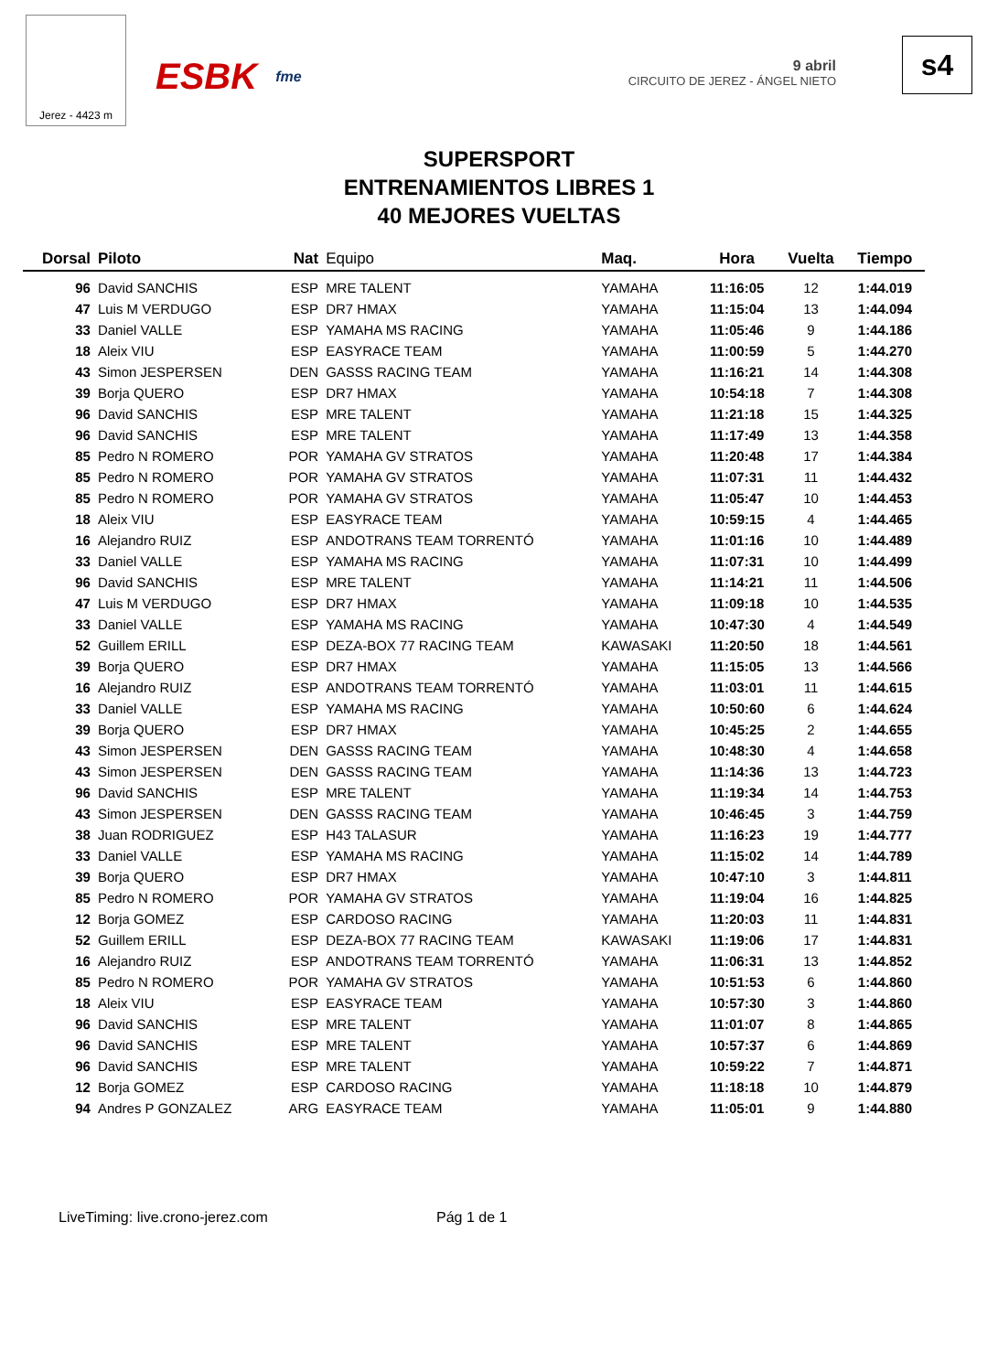Jerez - 4423 m
ESBK fme 9 abril
CIRCUITO DE JEREZ - ÁNGEL NIETO
s4
SUPERSPORT
ENTRENAMIENTOS LIBRES 1
40 MEJORES VUELTAS
| Dorsal | Piloto | Nat | Equipo | Maq. | Hora | Vuelta | Tiempo |
| --- | --- | --- | --- | --- | --- | --- | --- |
| 96 | David SANCHIS | ESP | MRE TALENT | YAMAHA | 11:16:05 | 12 | 1:44.019 |
| 47 | Luis M VERDUGO | ESP | DR7 HMAX | YAMAHA | 11:15:04 | 13 | 1:44.094 |
| 33 | Daniel VALLE | ESP | YAMAHA MS RACING | YAMAHA | 11:05:46 | 9 | 1:44.186 |
| 18 | Aleix VIU | ESP | EASYRACE TEAM | YAMAHA | 11:00:59 | 5 | 1:44.270 |
| 43 | Simon JESPERSEN | DEN | GASSS RACING TEAM | YAMAHA | 11:16:21 | 14 | 1:44.308 |
| 39 | Borja QUERO | ESP | DR7 HMAX | YAMAHA | 10:54:18 | 7 | 1:44.308 |
| 96 | David SANCHIS | ESP | MRE TALENT | YAMAHA | 11:21:18 | 15 | 1:44.325 |
| 96 | David SANCHIS | ESP | MRE TALENT | YAMAHA | 11:17:49 | 13 | 1:44.358 |
| 85 | Pedro N ROMERO | POR | YAMAHA GV STRATOS | YAMAHA | 11:20:48 | 17 | 1:44.384 |
| 85 | Pedro N ROMERO | POR | YAMAHA GV STRATOS | YAMAHA | 11:07:31 | 11 | 1:44.432 |
| 85 | Pedro N ROMERO | POR | YAMAHA GV STRATOS | YAMAHA | 11:05:47 | 10 | 1:44.453 |
| 18 | Aleix VIU | ESP | EASYRACE TEAM | YAMAHA | 10:59:15 | 4 | 1:44.465 |
| 16 | Alejandro RUIZ | ESP | ANDOTRANS TEAM TORRENTÓ | YAMAHA | 11:01:16 | 10 | 1:44.489 |
| 33 | Daniel VALLE | ESP | YAMAHA MS RACING | YAMAHA | 11:07:31 | 10 | 1:44.499 |
| 96 | David SANCHIS | ESP | MRE TALENT | YAMAHA | 11:14:21 | 11 | 1:44.506 |
| 47 | Luis M VERDUGO | ESP | DR7 HMAX | YAMAHA | 11:09:18 | 10 | 1:44.535 |
| 33 | Daniel VALLE | ESP | YAMAHA MS RACING | YAMAHA | 10:47:30 | 4 | 1:44.549 |
| 52 | Guillem ERILL | ESP | DEZA-BOX 77 RACING TEAM | KAWASAKI | 11:20:50 | 18 | 1:44.561 |
| 39 | Borja QUERO | ESP | DR7 HMAX | YAMAHA | 11:15:05 | 13 | 1:44.566 |
| 16 | Alejandro RUIZ | ESP | ANDOTRANS TEAM TORRENTÓ | YAMAHA | 11:03:01 | 11 | 1:44.615 |
| 33 | Daniel VALLE | ESP | YAMAHA MS RACING | YAMAHA | 10:50:60 | 6 | 1:44.624 |
| 39 | Borja QUERO | ESP | DR7 HMAX | YAMAHA | 10:45:25 | 2 | 1:44.655 |
| 43 | Simon JESPERSEN | DEN | GASSS RACING TEAM | YAMAHA | 10:48:30 | 4 | 1:44.658 |
| 43 | Simon JESPERSEN | DEN | GASSS RACING TEAM | YAMAHA | 11:14:36 | 13 | 1:44.723 |
| 96 | David SANCHIS | ESP | MRE TALENT | YAMAHA | 11:19:34 | 14 | 1:44.753 |
| 43 | Simon JESPERSEN | DEN | GASSS RACING TEAM | YAMAHA | 10:46:45 | 3 | 1:44.759 |
| 38 | Juan RODRIGUEZ | ESP | H43 TALASUR | YAMAHA | 11:16:23 | 19 | 1:44.777 |
| 33 | Daniel VALLE | ESP | YAMAHA MS RACING | YAMAHA | 11:15:02 | 14 | 1:44.789 |
| 39 | Borja QUERO | ESP | DR7 HMAX | YAMAHA | 10:47:10 | 3 | 1:44.811 |
| 85 | Pedro N ROMERO | POR | YAMAHA GV STRATOS | YAMAHA | 11:19:04 | 16 | 1:44.825 |
| 12 | Borja GOMEZ | ESP | CARDOSO RACING | YAMAHA | 11:20:03 | 11 | 1:44.831 |
| 52 | Guillem ERILL | ESP | DEZA-BOX 77 RACING TEAM | KAWASAKI | 11:19:06 | 17 | 1:44.831 |
| 16 | Alejandro RUIZ | ESP | ANDOTRANS TEAM TORRENTÓ | YAMAHA | 11:06:31 | 13 | 1:44.852 |
| 85 | Pedro N ROMERO | POR | YAMAHA GV STRATOS | YAMAHA | 10:51:53 | 6 | 1:44.860 |
| 18 | Aleix VIU | ESP | EASYRACE TEAM | YAMAHA | 10:57:30 | 3 | 1:44.860 |
| 96 | David SANCHIS | ESP | MRE TALENT | YAMAHA | 11:01:07 | 8 | 1:44.865 |
| 96 | David SANCHIS | ESP | MRE TALENT | YAMAHA | 10:57:37 | 6 | 1:44.869 |
| 96 | David SANCHIS | ESP | MRE TALENT | YAMAHA | 10:59:22 | 7 | 1:44.871 |
| 12 | Borja GOMEZ | ESP | CARDOSO RACING | YAMAHA | 11:18:18 | 10 | 1:44.879 |
| 94 | Andres P GONZALEZ | ARG | EASYRACE TEAM | YAMAHA | 11:05:01 | 9 | 1:44.880 |
LiveTiming: live.crono-jerez.com
Pág 1 de 1